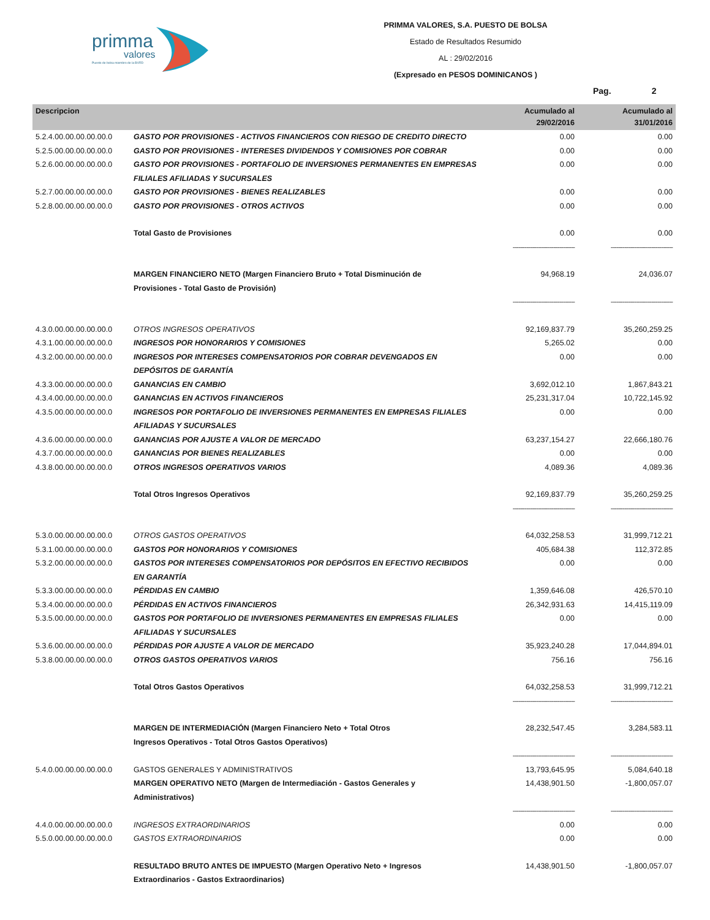primma
valores
Puesto de bolsa miembro de la BVRD
PRIMMA VALORES, S.A. PUESTO DE BOLSA
Estado de Resultados Resumido
AL : 29/02/2016
(Expresado en PESOS DOMINICANOS )
Pag. 2
| Descripcion | | Acumulado al 29/02/2016 | Acumulado al 31/01/2016 |
| --- | --- | --- | --- |
| 5.2.4.00.00.00.00.00.0 | GASTO POR PROVISIONES - ACTIVOS FINANCIEROS CON RIESGO DE CREDITO DIRECTO | 0.00 | 0.00 |
| 5.2.5.00.00.00.00.00.0 | GASTO POR PROVISIONES - INTERESES DIVIDENDOS Y COMISIONES POR COBRAR | 0.00 | 0.00 |
| 5.2.6.00.00.00.00.00.0 | GASTO POR PROVISIONES - PORTAFOLIO DE INVERSIONES PERMANENTES EN EMPRESAS FILIALES AFILIADAS Y SUCURSALES | 0.00 | 0.00 |
| 5.2.7.00.00.00.00.00.0 | GASTO POR PROVISIONES - BIENES REALIZABLES | 0.00 | 0.00 |
| 5.2.8.00.00.00.00.00.0 | GASTO POR PROVISIONES - OTROS ACTIVOS | 0.00 | 0.00 |
| | Total Gasto de Provisiones | 0.00 | 0.00 |
| | | -------------------------------- | -------------------------------- |
| | MARGEN FINANCIERO NETO (Margen Financiero Bruto + Total Disminución de Provisiones - Total Gasto de Provisión) | 94,968.19 | 24,036.07 |
| | | -------------------------------- | -------------------------------- |
| 4.3.0.00.00.00.00.00.0 | OTROS INGRESOS OPERATIVOS | 92,169,837.79 | 35,260,259.25 |
| 4.3.1.00.00.00.00.00.0 | INGRESOS POR HONORARIOS Y COMISIONES | 5,265.02 | 0.00 |
| 4.3.2.00.00.00.00.00.0 | INGRESOS POR INTERESES COMPENSATORIOS POR COBRAR DEVENGADOS EN DEPÓSITOS DE GARANTÍA | 0.00 | 0.00 |
| 4.3.3.00.00.00.00.00.0 | GANANCIAS EN CAMBIO | 3,692,012.10 | 1,867,843.21 |
| 4.3.4.00.00.00.00.00.0 | GANANCIAS EN ACTIVOS FINANCIEROS | 25,231,317.04 | 10,722,145.92 |
| 4.3.5.00.00.00.00.00.0 | INGRESOS POR PORTAFOLIO DE INVERSIONES PERMANENTES EN EMPRESAS FILIALES AFILIADAS Y SUCURSALES | 0.00 | 0.00 |
| 4.3.6.00.00.00.00.00.0 | GANANCIAS POR AJUSTE A VALOR DE MERCADO | 63,237,154.27 | 22,666,180.76 |
| 4.3.7.00.00.00.00.00.0 | GANANCIAS POR BIENES REALIZABLES | 0.00 | 0.00 |
| 4.3.8.00.00.00.00.00.0 | OTROS INGRESOS OPERATIVOS VARIOS | 4,089.36 | 4,089.36 |
| | Total Otros Ingresos Operativos | 92,169,837.79 | 35,260,259.25 |
| | | -------------------------------- | -------------------------------- |
| 5.3.0.00.00.00.00.00.0 | OTROS GASTOS OPERATIVOS | 64,032,258.53 | 31,999,712.21 |
| 5.3.1.00.00.00.00.00.0 | GASTOS POR HONORARIOS Y COMISIONES | 405,684.38 | 112,372.85 |
| 5.3.2.00.00.00.00.00.0 | GASTOS POR INTERESES COMPENSATORIOS POR DEPÓSITOS EN EFECTIVO RECIBIDOS EN GARANTÍA | 0.00 | 0.00 |
| 5.3.3.00.00.00.00.00.0 | PÉRDIDAS EN CAMBIO | 1,359,646.08 | 426,570.10 |
| 5.3.4.00.00.00.00.00.0 | PÉRDIDAS EN ACTIVOS FINANCIEROS | 26,342,931.63 | 14,415,119.09 |
| 5.3.5.00.00.00.00.00.0 | GASTOS POR PORTAFOLIO DE INVERSIONES PERMANENTES EN EMPRESAS FILIALES AFILIADAS Y SUCURSALES | 0.00 | 0.00 |
| 5.3.6.00.00.00.00.00.0 | PÉRDIDAS POR AJUSTE A VALOR DE MERCADO | 35,923,240.28 | 17,044,894.01 |
| 5.3.8.00.00.00.00.00.0 | OTROS GASTOS OPERATIVOS VARIOS | 756.16 | 756.16 |
| | Total Otros Gastos Operativos | 64,032,258.53 | 31,999,712.21 |
| | | -------------------------------- | -------------------------------- |
| | MARGEN DE INTERMEDIACIÓN (Margen Financiero Neto + Total Otros Ingresos Operativos - Total Otros Gastos Operativos) | 28,232,547.45 | 3,284,583.11 |
| | | -------------------------------- | -------------------------------- |
| 5.4.0.00.00.00.00.00.0 | GASTOS GENERALES Y ADMINISTRATIVOS | 13,793,645.95 | 5,084,640.18 |
| | MARGEN OPERATIVO NETO (Margen de Intermediación - Gastos Generales y Administrativos) | 14,438,901.50 | -1,800,057.07 |
| | | -------------------------------- | -------------------------------- |
| 4.4.0.00.00.00.00.00.0 | INGRESOS EXTRAORDINARIOS | 0.00 | 0.00 |
| 5.5.0.00.00.00.00.00.0 | GASTOS EXTRAORDINARIOS | 0.00 | 0.00 |
| | RESULTADO BRUTO ANTES DE IMPUESTO (Margen Operativo Neto + Ingresos Extraordinarios - Gastos Extraordinarios) | 14,438,901.50 | -1,800,057.07 |